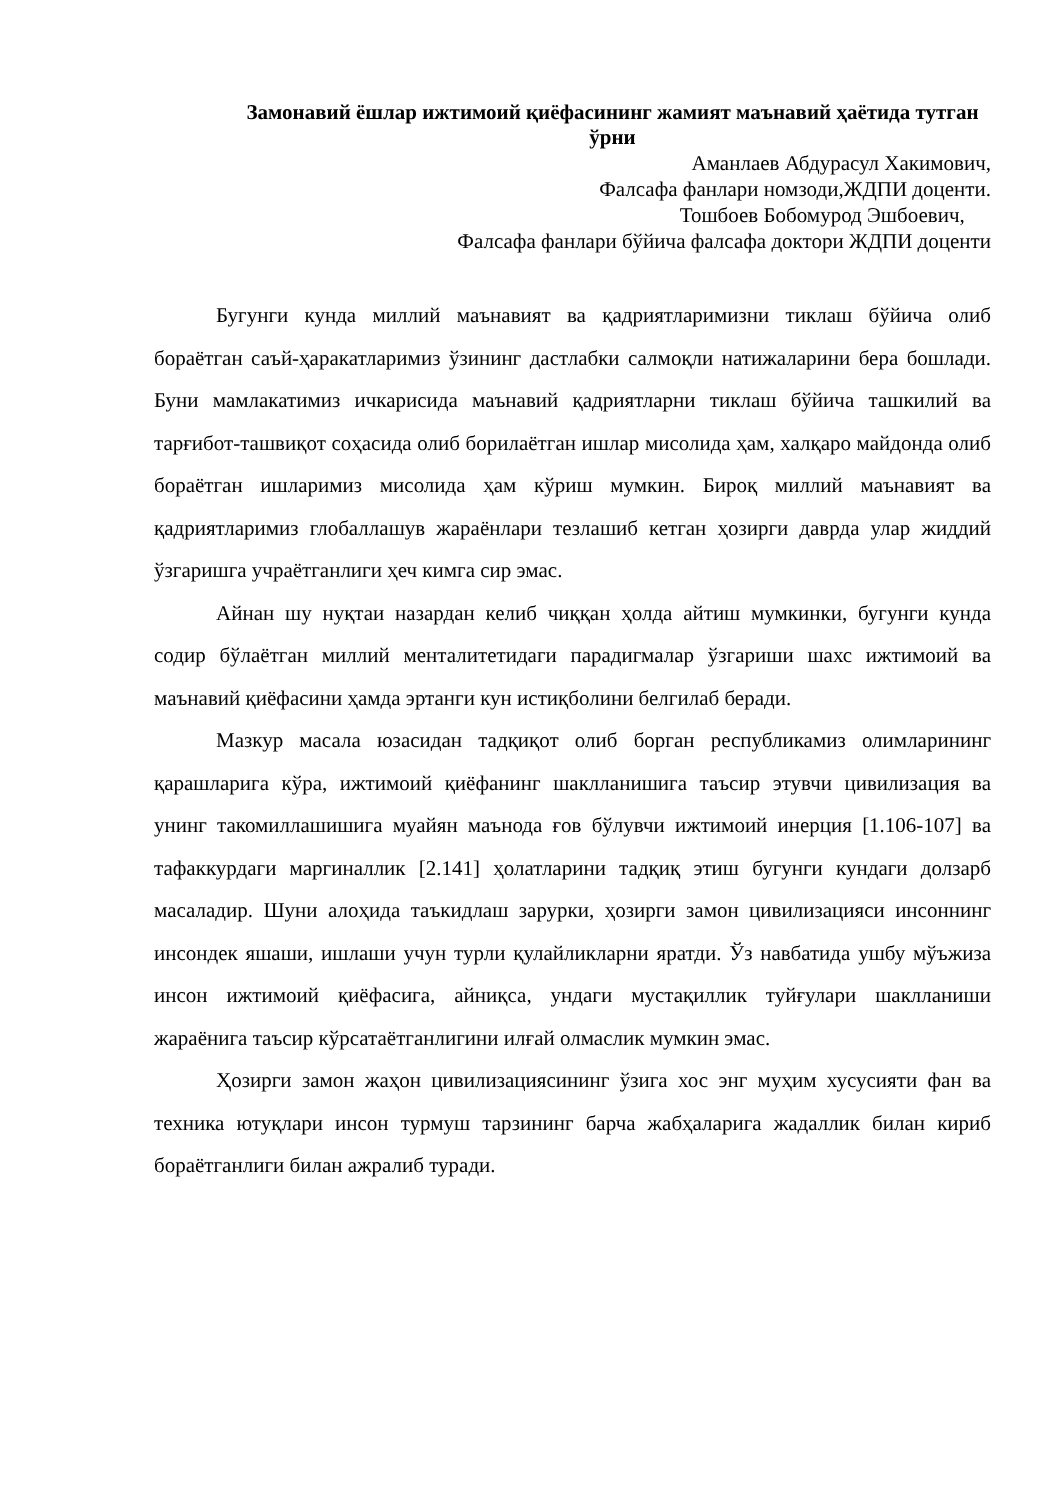Замонавий ёшлар ижтимоий қиёфасининг жамият маънавий ҳаётида тутган ўрни
Аманлаев Абдурасул Хакимович,
Фалсафа фанлари номзоди,ЖДПИ доценти.
Тошбоев Бобомурод Эшбоевич,
Фалсафа фанлари бўйича фалсафа доктори ЖДПИ доценти
Бугунги кунда миллий маънавият ва қадриятларимизни тиклаш бўйича олиб бораётган саъй-ҳаракатларимиз ўзининг дастлабки салмоқли натижаларини бера бошлади. Буни мамлакатимиз ичкарисида маънавий қадриятларни тиклаш бўйича ташкилий ва тарғибот-ташвиқот соҳасида олиб борилаётган ишлар мисолида ҳам, халқаро майдонда олиб бораётган ишларимиз мисолида ҳам кўриш мумкин. Бироқ миллий маънавият ва қадриятларимиз глобаллашув жараёнлари тезлашиб кетган ҳозирги даврда улар жиддий ўзгаришга учраётганлиги ҳеч кимга сир эмас.
Айнан шу нуқтаи назардан келиб чиққан ҳолда айтиш мумкинки, бугунги кунда содир бўлаётган миллий менталитетидаги парадигмалар ўзгариши шахс ижтимоий ва маънавий қиёфасини ҳамда эртанги кун истиқболини белгилаб беради.
Мазкур масала юзасидан тадқиқот олиб борган республикамиз олимларининг қарашларига кўра, ижтимоий қиёфанинг шаклланишига таъсир этувчи цивилизация ва унинг такомиллашишига муайян маънода ғов бўлувчи ижтимоий инерция [1.106-107] ва тафаккурдаги маргиналлик [2.141] ҳолатларини тадқиқ этиш бугунги кундаги долзарб масаладир. Шуни алоҳида таъкидлаш зарурки, ҳозирги замон цивилизацияси инсоннинг инсондек яшаши, ишлаши учун турли қулайликларни яратди. Ўз навбатида ушбу мўъжиза инсон ижтимоий қиёфасига, айниқса, ундаги мустақиллик туйғулари шаклланиши жараёнига таъсир кўрсатаётганлигини илғай олмаслик мумкин эмас.
Ҳозирги замон жаҳон цивилизациясининг ўзига хос энг муҳим хусусияти фан ва техника ютуқлари инсон турмуш тарзининг барча жабҳаларига жадаллик билан кириб бораётганлиги билан ажралиб туради.